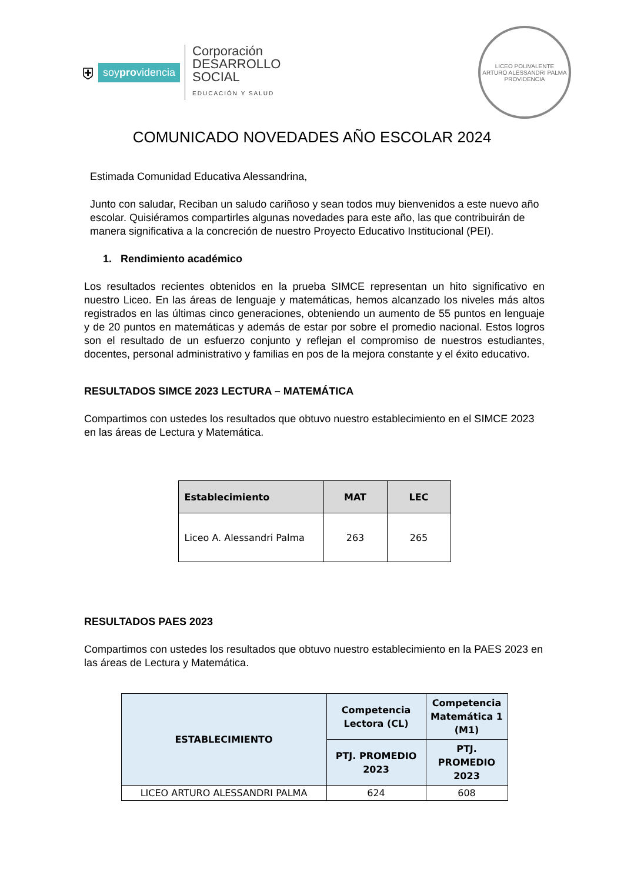⛨ soyprovidencia
Corporación
DESARROLLO
SOCIAL
EDUCACIÓN Y SALUD
LICEO POLIVALENTE
ARTURO ALESSANDRI PALMA
PROVIDENCIA
COMUNICADO NOVEDADES AÑO ESCOLAR 2024
Estimada Comunidad Educativa Alessandrina,
Junto con saludar, Reciban un saludo cariñoso y sean todos muy bienvenidos a este nuevo año escolar. Quisiéramos compartirles algunas novedades para este año, las que contribuirán de manera significativa a la concreción de nuestro Proyecto Educativo Institucional (PEI).
1. Rendimiento académico
Los resultados recientes obtenidos en la prueba SIMCE representan un hito significativo en nuestro Liceo. En las áreas de lenguaje y matemáticas, hemos alcanzado los niveles más altos registrados en las últimas cinco generaciones, obteniendo un aumento de 55 puntos en lenguaje y de 20 puntos en matemáticas y además de estar por sobre el promedio nacional. Estos logros son el resultado de un esfuerzo conjunto y reflejan el compromiso de nuestros estudiantes, docentes, personal administrativo y familias en pos de la mejora constante y el éxito educativo.
RESULTADOS SIMCE 2023 LECTURA – MATEMÁTICA
Compartimos con ustedes los resultados que obtuvo nuestro establecimiento en el SIMCE 2023 en las áreas de Lectura y Matemática.
| Establecimiento | MAT | LEC |
| --- | --- | --- |
| Liceo A. Alessandri Palma | 263 | 265 |
RESULTADOS PAES 2023
Compartimos con ustedes los resultados que obtuvo nuestro establecimiento en la PAES 2023 en las áreas de Lectura y Matemática.
| ESTABLECIMIENTO | Competencia Lectora (CL) | Competencia Matemática 1 (M1) |
| --- | --- | --- |
| | PTJ. PROMEDIO 2023 | PTJ. PROMEDIO 2023 |
| LICEO ARTURO ALESSANDRI PALMA | 624 | 608 |